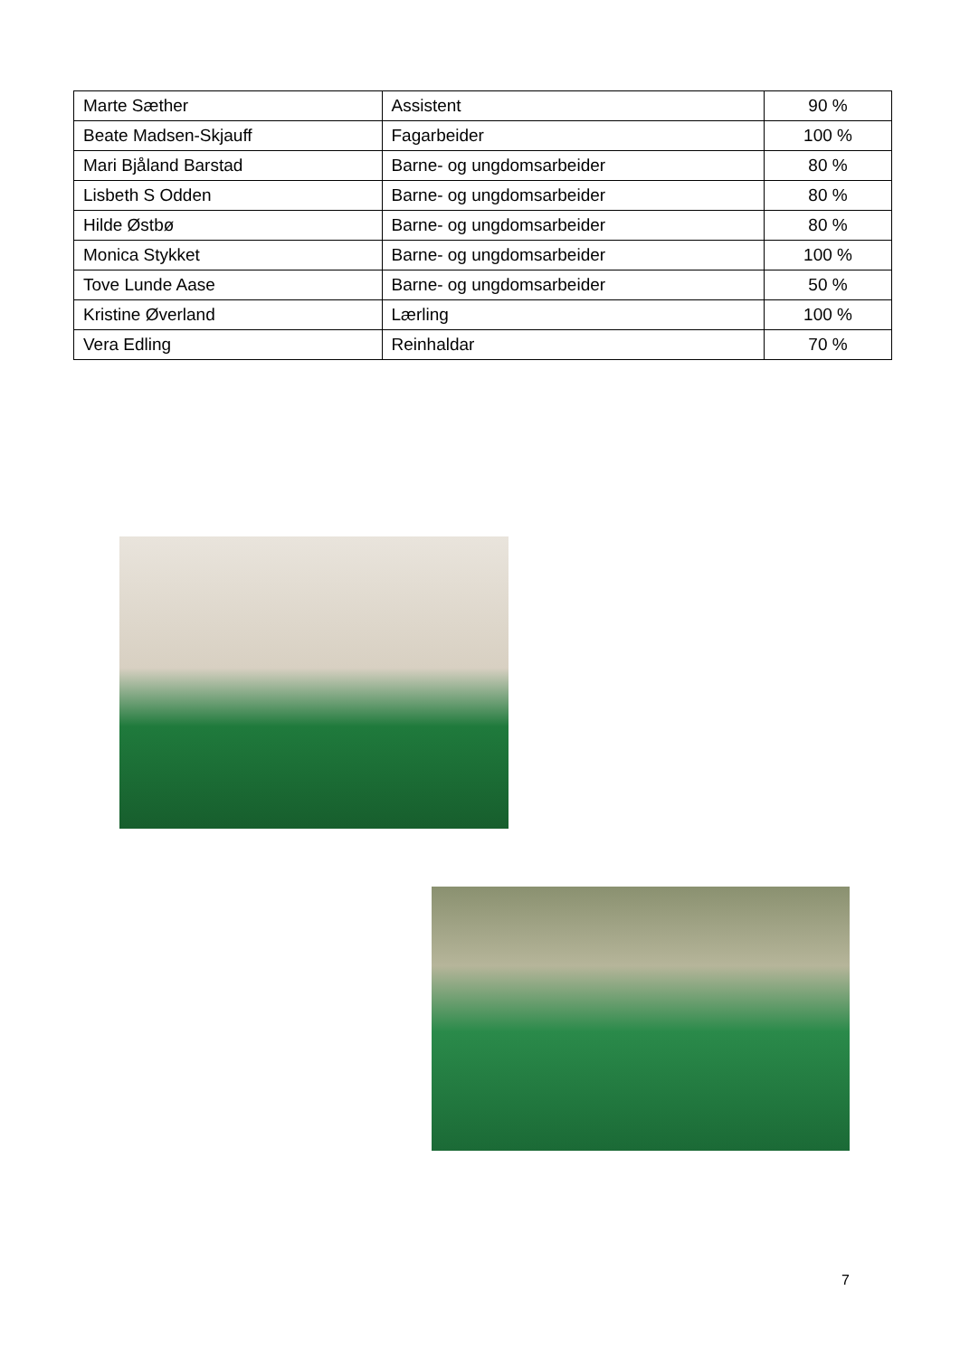| Marte Sæther | Assistent | 90 % |
| Beate Madsen-Skjauff | Fagarbeider | 100 % |
| Mari Bjåland Barstad | Barne- og ungdomsarbeider | 80 % |
| Lisbeth S Odden | Barne- og ungdomsarbeider | 80 % |
| Hilde Østbø | Barne- og ungdomsarbeider | 80 % |
| Monica Stykket | Barne- og ungdomsarbeider | 100 % |
| Tove Lunde Aase | Barne- og ungdomsarbeider | 50 % |
| Kristine Øverland | Lærling | 100 % |
| Vera Edling | Reinhaldar | 70 % |
7